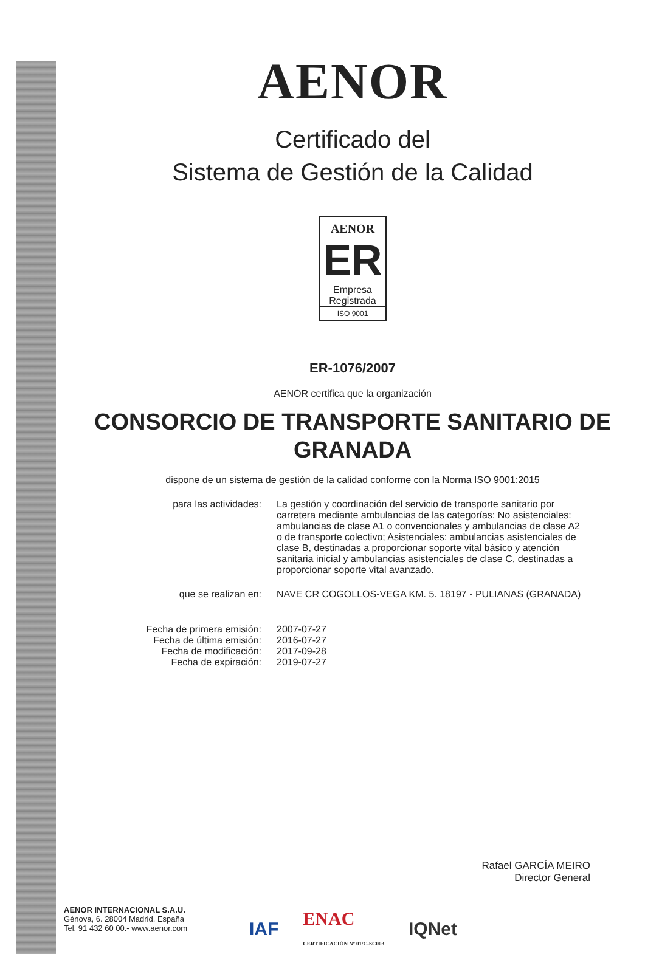AENOR
Certificado del
Sistema de Gestión de la Calidad
AENOR
ER
Empresa
Registrada
ISO 9001
ER-1076/2007
AENOR certifica que la organización
CONSORCIO DE TRANSPORTE SANITARIO DE
GRANADA
dispone de un sistema de gestión de la calidad conforme con la Norma ISO 9001:2015
para las actividades: La gestión y coordinación del servicio de transporte sanitario por carretera mediante ambulancias de las categorías: No asistenciales: ambulancias de clase A1 o convencionales y ambulancias de clase A2 o de transporte colectivo; Asistenciales: ambulancias asistenciales de clase B, destinadas a proporcionar soporte vital básico y atención sanitaria inicial y ambulancias asistenciales de clase C, destinadas a proporcionar soporte vital avanzado.
que se realizan en: NAVE CR COGOLLOS-VEGA KM. 5. 18197 - PULIANAS (GRANADA)
Fecha de primera emisión:
Fecha de última emisión:
Fecha de modificación:
Fecha de expiración:
2007-07-27
2016-07-27
2017-09-28
2019-07-27
Rafael GARCÍA MEIRO
Director General
AENOR INTERNACIONAL S.A.U.
Génova, 6. 28004 Madrid. España
Tel. 91 432 60 00.- www.aenor.com
IAF ENAC
CERTIFICACIÓN Nº 01/C-SC003 IQNet